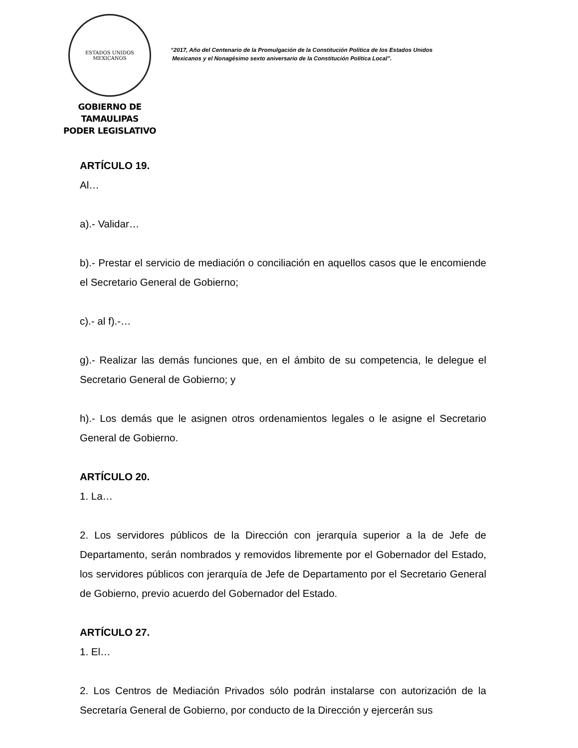ESTADOS UNIDOS MEXICANOS
GOBIERNO DE TAMAULIPAS
PODER LEGISLATIVO
“2017, Año del Centenario de la Promulgación de la Constitución Política de los Estados Unidos
Mexicanos y el Nonagésimo sexto aniversario de la Constitución Política Local”.
ARTÍCULO 19.
Al…
a).- Validar…
b).- Prestar el servicio de mediación o conciliación en aquellos casos que le encomiende el Secretario General de Gobierno;
c).- al f).-…
g).- Realizar las demás funciones que, en el ámbito de su competencia, le delegue el Secretario General de Gobierno; y
h).- Los demás que le asignen otros ordenamientos legales o le asigne el Secretario General de Gobierno.
ARTÍCULO 20.
1. La…
2. Los servidores públicos de la Dirección con jerarquía superior a la de Jefe de Departamento, serán nombrados y removidos libremente por el Gobernador del Estado, los servidores públicos con jerarquía de Jefe de Departamento por el Secretario General de Gobierno, previo acuerdo del Gobernador del Estado.
ARTÍCULO 27.
1. El…
2. Los Centros de Mediación Privados sólo podrán instalarse con autorización de la Secretaría General de Gobierno, por conducto de la Dirección y ejercerán sus